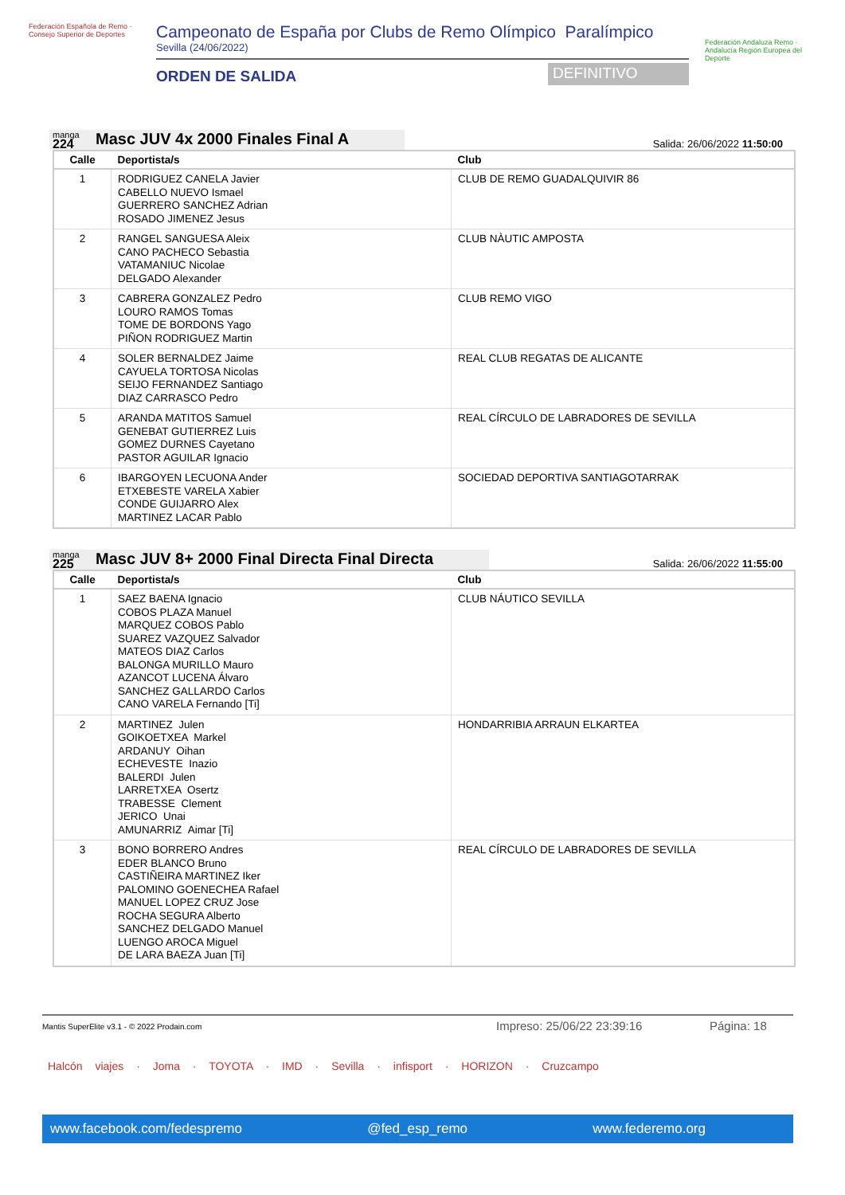Federación Española de Remo · Consejo Superior de Deportes
Campeonato de España por Clubs de Remo Olímpico Paralímpico
Sevilla (24/06/2022)
ORDEN DE SALIDA
DEFINITIVO
Federación Andaluza Remo · Andalucía Región Europea del Deporte
manga
224
Masc JUV 4x 2000 Finales Final A
Salida: 26/06/2022 11:50:00
| Calle | Deportista/s | Club |
| --- | --- | --- |
| 1 | RODRIGUEZ CANELA Javier CABELLO NUEVO Ismael GUERRERO SANCHEZ Adrian ROSADO JIMENEZ Jesus | CLUB DE REMO GUADALQUIVIR 86 |
| 2 | RANGEL SANGUESA Aleix CANO PACHECO Sebastia VATAMANIUC Nicolae DELGADO Alexander | CLUB NÀUTIC AMPOSTA |
| 3 | CABRERA GONZALEZ Pedro LOURO RAMOS Tomas TOME DE BORDONS Yago PIÑON RODRIGUEZ Martin | CLUB REMO VIGO |
| 4 | SOLER BERNALDEZ Jaime CAYUELA TORTOSA Nicolas SEIJO FERNANDEZ Santiago DIAZ CARRASCO Pedro | REAL CLUB REGATAS DE ALICANTE |
| 5 | ARANDA MATITOS Samuel GENEBAT GUTIERREZ Luis GOMEZ DURNES Cayetano PASTOR AGUILAR Ignacio | REAL CÍRCULO DE LABRADORES DE SEVILLA |
| 6 | IBARGOYEN LECUONA Ander ETXEBESTE VARELA Xabier CONDE GUIJARRO Alex MARTINEZ LACAR Pablo | SOCIEDAD DEPORTIVA SANTIAGOTARRAK |
manga
225
Masc JUV 8+ 2000 Final Directa Final Directa
Salida: 26/06/2022 11:55:00
| Calle | Deportista/s | Club |
| --- | --- | --- |
| 1 | SAEZ BAENA Ignacio COBOS PLAZA Manuel MARQUEZ COBOS Pablo SUAREZ VAZQUEZ Salvador MATEOS DIAZ Carlos BALONGA MURILLO Mauro AZANCOT LUCENA Álvaro SANCHEZ GALLARDO Carlos CANO VARELA Fernando [Ti] | CLUB NÁUTICO SEVILLA |
| 2 | MARTINEZ Julen GOIKOETXEA Markel ARDANUY Oihan ECHEVESTE Inazio BALERDI Julen LARRETXEA Osertz TRABESSE Clement JERICO Unai AMUNARRIZ Aimar [Ti] | HONDARRIBIA ARRAUN ELKARTEA |
| 3 | BONO BORRERO Andres EDER BLANCO Bruno CASTIÑEIRA MARTINEZ Iker PALOMINO GOENECHEA Rafael MANUEL LOPEZ CRUZ Jose ROCHA SEGURA Alberto SANCHEZ DELGADO Manuel LUENGO AROCA Miguel DE LARA BAEZA Juan [Ti] | REAL CÍRCULO DE LABRADORES DE SEVILLA |
Mantis SuperElite v3.1 - © 2022 Prodain.com
Impreso: 25/06/22 23:39:16 Página: 18
Halcón viajes · Joma · TOYOTA · IMD · Sevilla · infisport · HORIZON · Cruzcampo
www.facebook.com/fedespremo @fed_esp_remo www.federemo.org